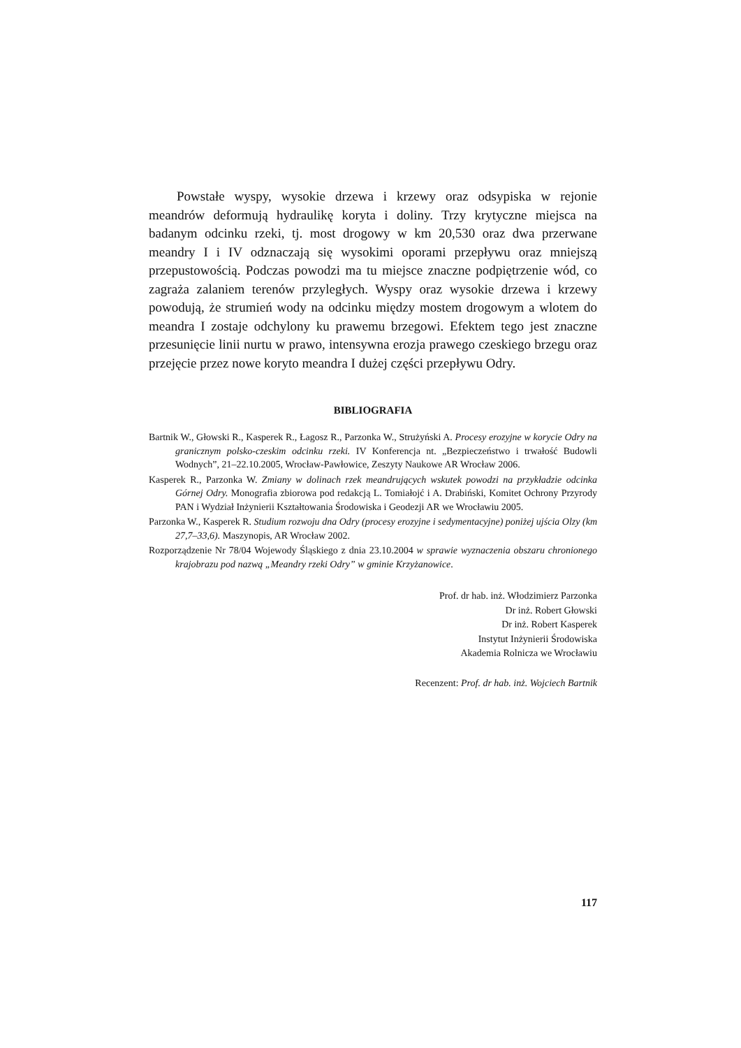Powstałe wyspy, wysokie drzewa i krzewy oraz odsypiska w rejonie meandrów deformują hydraulikę koryta i doliny. Trzy krytyczne miejsca na badanym odcinku rzeki, tj. most drogowy w km 20,530 oraz dwa przerwane meandry I i IV odznaczają się wysokimi oporami przepływu oraz mniejszą przepustowością. Podczas powodzi ma tu miejsce znaczne podpiętrzenie wód, co zagraża zalaniem terenów przyległych. Wyspy oraz wysokie drzewa i krzewy powodują, że strumień wody na odcinku między mostem drogowym a wlotem do meandra I zostaje odchylony ku prawemu brzegowi. Efektem tego jest znaczne przesunięcie linii nurtu w prawo, intensywna erozja prawego czeskiego brzegu oraz przejęcie przez nowe koryto meandra I dużej części przepływu Odry.
BIBLIOGRAFIA
Bartnik W., Głowski R., Kasperek R., Łagosz R., Parzonka W., Strużyński A. Procesy erozyjne w korycie Odry na granicznym polsko-czeskim odcinku rzeki. IV Konferencja nt. „Bezpieczeństwo i trwałość Budowli Wodnych”, 21–22.10.2005, Wrocław-Pawłowice, Zeszyty Naukowe AR Wrocław 2006.
Kasperek R., Parzonka W. Zmiany w dolinach rzek meandrujących wskutek powodzi na przykładzie odcinka Górnej Odry. Monografia zbiorowa pod redakcją L. Tomiałojć i A. Drabiński, Komitet Ochrony Przyrody PAN i Wydział Inżynierii Kształtowania Środowiska i Geodezji AR we Wrocławiu 2005.
Parzonka W., Kasperek R. Studium rozwoju dna Odry (procesy erozyjne i sedymentacyjne) poniżej ujścia Olzy (km 27,7–33,6). Maszynopis, AR Wrocław 2002.
Rozporządzenie Nr 78/04 Wojewody Śląskiego z dnia 23.10.2004 w sprawie wyznaczenia obszaru chronionego krajobrazu pod nazwą „Meandry rzeki Odry” w gminie Krzyżanowice.
Prof. dr hab. inż. Włodzimierz Parzonka
Dr inż. Robert Głowski
Dr inż. Robert Kasperek
Instytut Inżynierii Środowiska
Akademia Rolnicza we Wrocławiu
Recenzent: Prof. dr hab. inż. Wojciech Bartnik
117